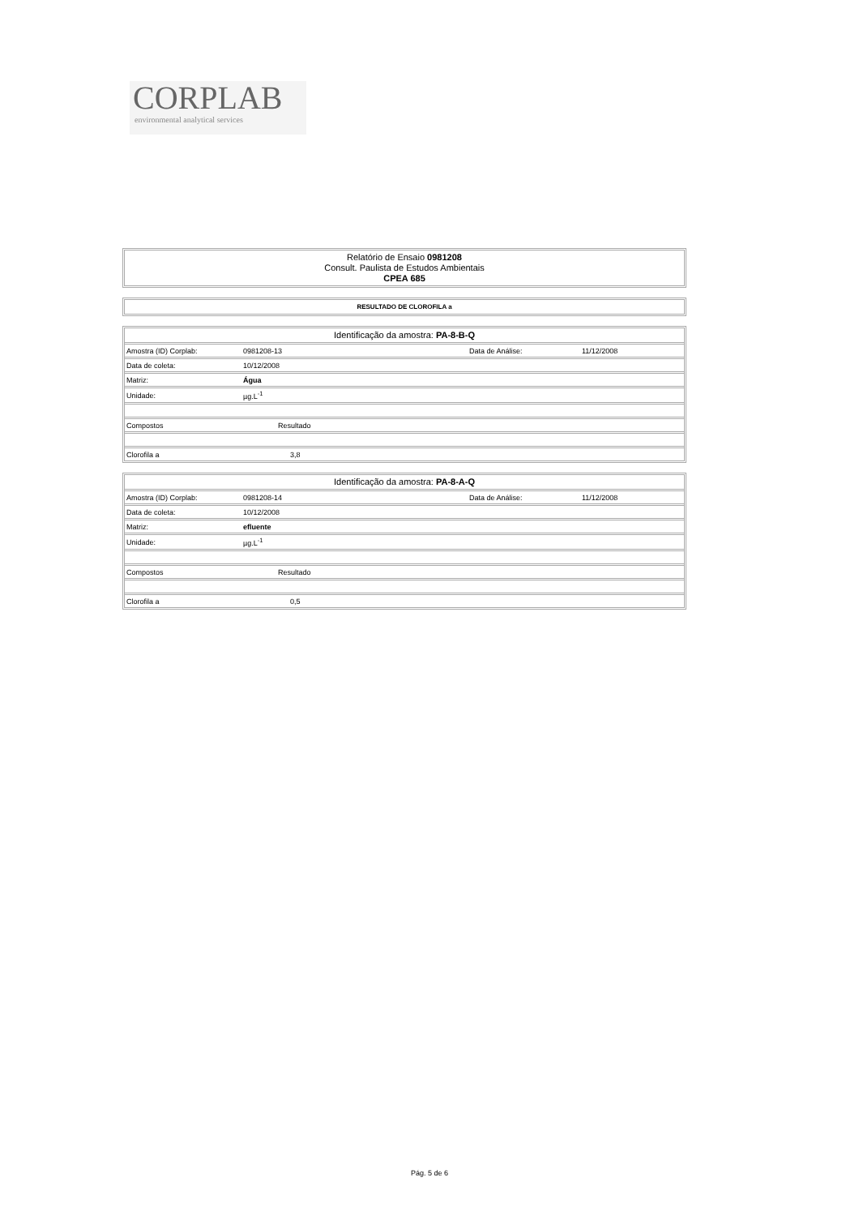CORPLAB
environmental analytical services
Relatório de Ensaio 0981208
Consult. Paulista de Estudos Ambientais
CPEA 685
RESULTADO DE CLOROFILA a
Identificação da amostra: PA-8-B-Q
| Amostra (ID) Corplab: | 0981208-13 | Data de Análise: | 11/12/2008 |
| Data de coleta: | 10/12/2008 | | |
| Matriz: | Água | | |
| Unidade: | µg.L<sup>-1</sup> | | |
| Compostos | Resultado | | |
| Clorofila a | 3,8 | | |
Identificação da amostra: PA-8-A-Q
| Amostra (ID) Corplab: | 0981208-14 | Data de Análise: | 11/12/2008 |
| Data de coleta: | 10/12/2008 | | |
| Matriz: | efluente | | |
| Unidade: | µg.L<sup>-1</sup> | | |
| Compostos | Resultado | | |
| Clorofila a | 0,5 | | |
Pág. 5 de 6